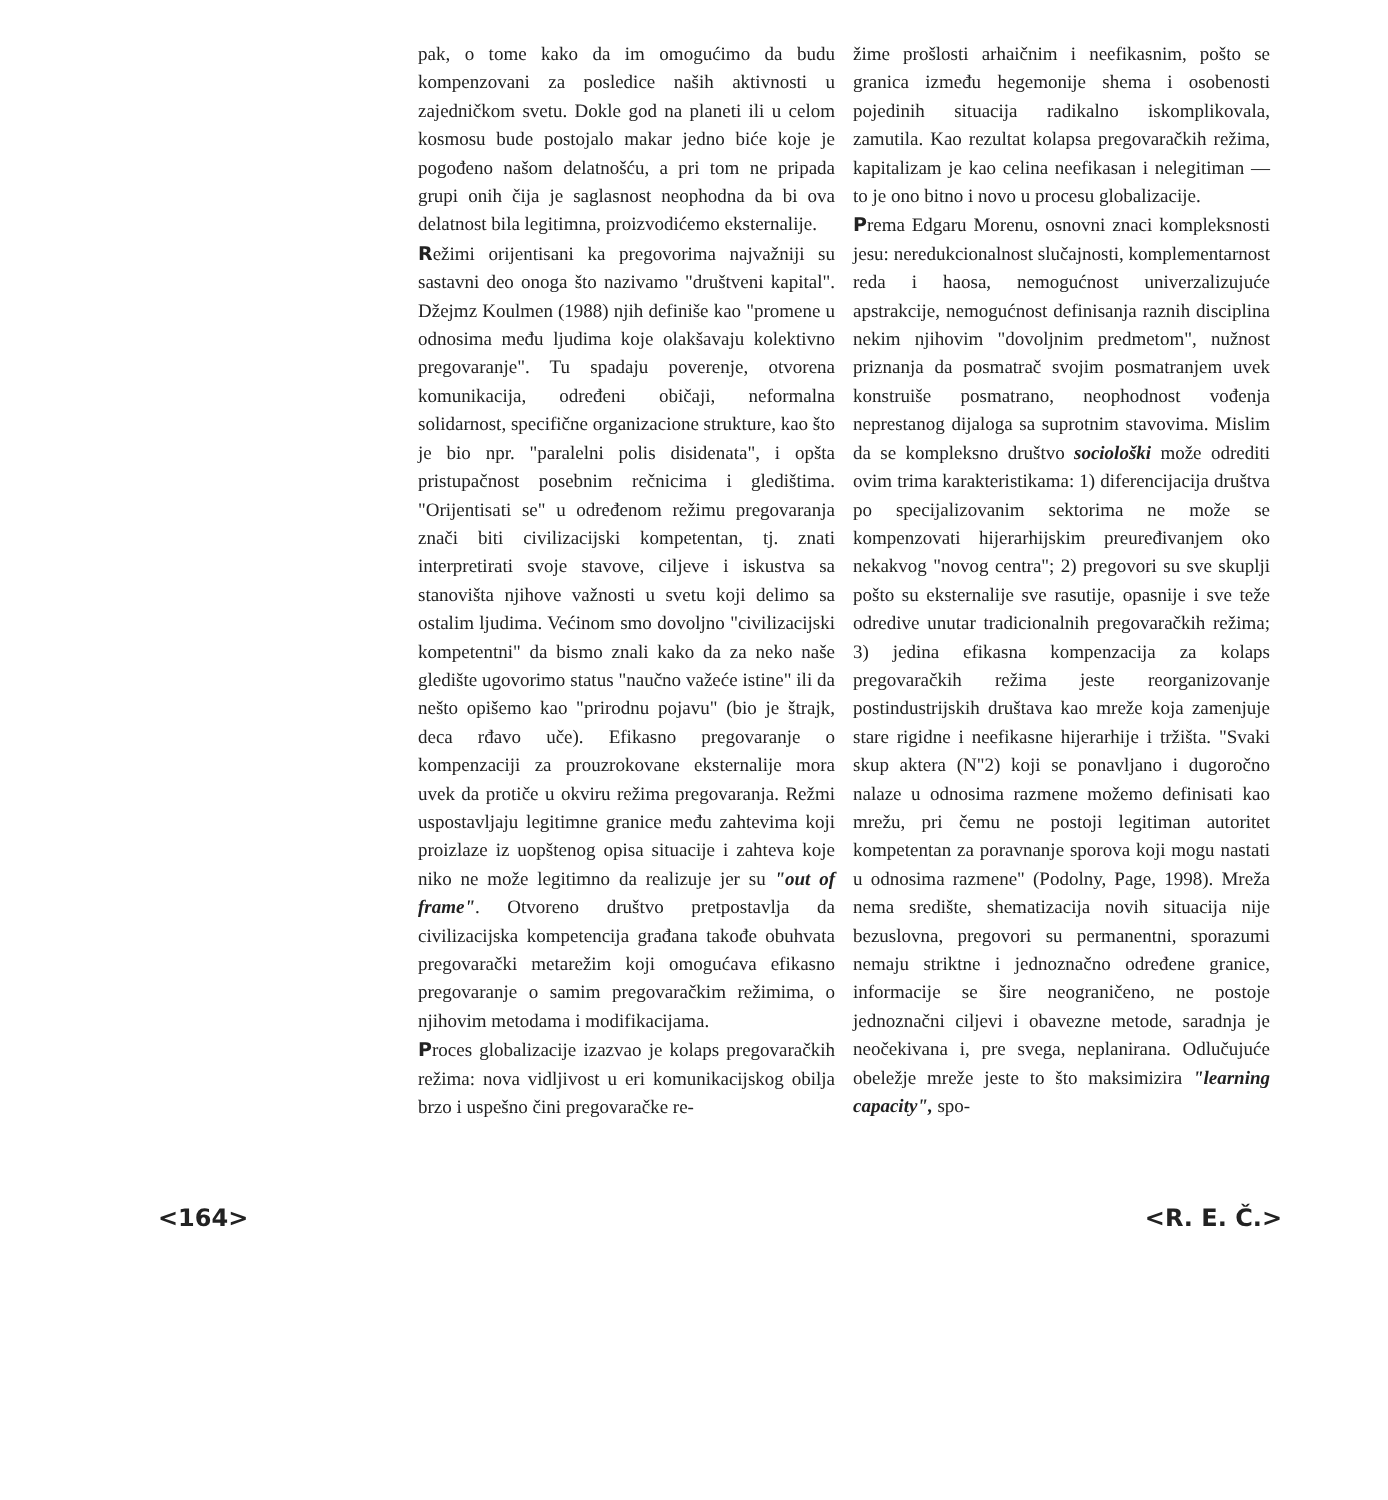pak, o tome kako da im omogućimo da budu kompenzovani za posledice naših aktivnosti u zajedničkom svetu. Dokle god na planeti ili u celom kosmosu bude postojalo makar jedno biće koje je pogođeno našom delatnošću, a pri tom ne pripada grupi onih čija je saglasnost neophodna da bi ova delatnost bila legitimna, proizvodićemo eksternalije.
Režimi orijentisani ka pregovorima najvažniji su sastavni deo onoga što nazivamo "društveni kapital". Džejmz Koulmen (1988) njih definiše kao "promene u odnosima među ljudima koje olakšavaju kolektivno pregovaranje". Tu spadaju poverenje, otvorena komunikacija, određeni običaji, neformalna solidarnost, specifične organizacione strukture, kao što je bio npr. "paralelni polis disidenata", i opšta pristupačnost posebnim rečnicima i gledištima. "Orijentisati se" u određenom režimu pregovaranja znači biti civilizacijski kompetentan, tj. znati interpretirati svoje stavove, ciljeve i iskustva sa stanovišta njihove važnosti u svetu koji delimo sa ostalim ljudima. Većinom smo dovoljno "civilizacijski kompetentni" da bismo znali kako da za neko naše gledište ugovorimo status "naučno važeće istine" ili da nešto opišemo kao "prirodnu pojavu" (bio je štrajk, deca rđavo uče). Efikasno pregovaranje o kompenzaciji za prouzrokovane eksternalije mora uvek da protiče u okviru režima pregovaranja. Režmi uspostavljaju legitimne granice među zahtevima koji proizlaze iz uopštenog opisa situacije i zahteva koje niko ne može legitimno da realizuje jer su "out of frame". Otvoreno društvo pretpostavlja da civilizacijska kompetencija građana takođe obuhvata pregovarački metarežim koji omogućava efikasno pregovaranje o samim pregovaračkim režimima, o njihovim metodama i modifikacijama.
Proces globalizacije izazvao je kolaps pregovaračkih režima: nova vidljivost u eri komunikacijskog obilja brzo i uspešno čini pregovaračke re-
žime prošlosti arhaičnim i neefikasnim, pošto se granica između hegemonije shema i osobenosti pojedinih situacija radikalno iskomplikovala, zamutila. Kao rezultat kolapsa pregovaračkih režima, kapitalizam je kao celina neefikasan i nelegitiman — to je ono bitno i novo u procesu globalizacije.
Prema Edgaru Morenu, osnovni znaci kompleksnosti jesu: neredukcionalnost slučajnosti, komplementarnost reda i haosa, nemogućnost univerzalizujuće apstrakcije, nemogućnost definisanja raznih disciplina nekim njihovim "dovoljnim predmetom", nužnost priznanja da posmatrač svojim posmatranjem uvek konstruiše posmatrano, neophodnost vođenja neprestanog dijaloga sa suprotnim stavovima. Mislim da se kompleksno društvo sociološki može odrediti ovim trima karakteristikama: 1) diferencijacija društva po specijalizovanim sektorima ne može se kompenzovati hijerarhijskim preuređivanjem oko nekakvog "novog centra"; 2) pregovori su sve skuplji pošto su eksternalije sve rasutije, opasnije i sve teže odredive unutar tradicionalnih pregovaračkih režima; 3) jedina efikasna kompenzacija za kolaps pregovaračkih režima jeste reorganizovanje postindustrijskih društava kao mreže koja zamenjuje stare rigidne i neefikasne hijerarhije i tržišta. "Svaki skup aktera (N"2) koji se ponavljano i dugoročno nalaze u odnosima razmene možemo definisati kao mrežu, pri čemu ne postoji legitiman autoritet kompetentan za poravnanje sporova koji mogu nastati u odnosima razmene" (Podolny, Page, 1998). Mreža nema središte, shematizacija novih situacija nije bezuslovna, pregovori su permanentni, sporazumi nemaju striktne i jednoznačno određene granice, informacije se šire neograničeno, ne postoje jednoznačni ciljevi i obavezne metode, saradnja je neočekivana i, pre svega, neplanirana. Odlučujuće obeležje mreže jeste to što maksimizira "learning capacity", spo-
<164> <R. E. Č.>